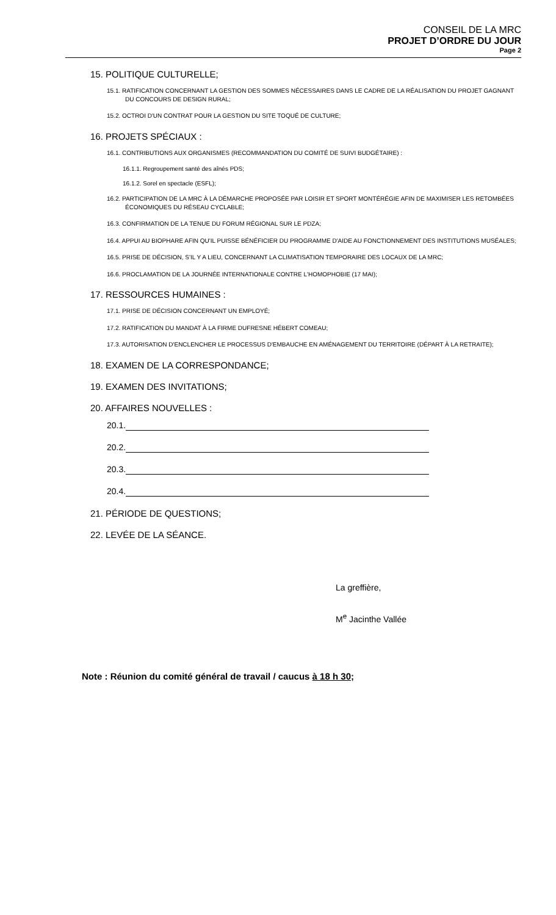CONSEIL DE LA MRC
PROJET D’ORDRE DU JOUR
Page 2
15. POLITIQUE CULTURELLE;
15.1. RATIFICATION CONCERNANT LA GESTION DES SOMMES NÉCESSAIRES DANS LE CADRE DE LA RÉALISATION DU PROJET GAGNANT DU CONCOURS DE DESIGN RURAL;
15.2. OCTROI D'UN CONTRAT POUR LA GESTION DU SITE TOQUÉ DE CULTURE;
16. PROJETS SPÉCIAUX :
16.1. CONTRIBUTIONS AUX ORGANISMES (RECOMMANDATION DU COMITÉ DE SUIVI BUDGÉTAIRE) :
16.1.1. Regroupement santé des aînés PDS;
16.1.2. Sorel en spectacle (ESFL);
16.2. PARTICIPATION DE LA MRC À LA DÉMARCHE PROPOSÉE PAR LOISIR ET SPORT MONTÉRÉGIE AFIN DE MAXIMISER LES RETOMBÉES ÉCONOMIQUES DU RÉSEAU CYCLABLE;
16.3. CONFIRMATION DE LA TENUE DU FORUM RÉGIONAL SUR LE PDZA;
16.4. APPUI AU BIOPHARE AFIN QU'IL PUISSE BÉNÉFICIER DU PROGRAMME D'AIDE AU FONCTIONNEMENT DES INSTITUTIONS MUSÉALES;
16.5. PRISE DE DÉCISION, S'IL Y A LIEU, CONCERNANT LA CLIMATISATION TEMPORAIRE DES LOCAUX DE LA MRC;
16.6. PROCLAMATION DE LA JOURNÉE INTERNATIONALE CONTRE L'HOMOPHOBIE (17 MAI);
17. RESSOURCES HUMAINES :
17.1. PRISE DE DÉCISION CONCERNANT UN EMPLOYÉ;
17.2. RATIFICATION DU MANDAT À LA FIRME DUFRESNE HÉBERT COMEAU;
17.3. AUTORISATION D'ENCLENCHER LE PROCESSUS D'EMBAUCHE EN AMÉNAGEMENT DU TERRITOIRE (DÉPART À LA RETRAITE);
18. EXAMEN DE LA CORRESPONDANCE;
19. EXAMEN DES INVITATIONS;
20. AFFAIRES NOUVELLES :
20.1.
20.2.
20.3.
20.4.
21. PÉRIODE DE QUESTIONS;
22. LEVÉE DE LA SÉANCE.
La greffière,
M<sup>e</sup> Jacinthe Vallée
Note : Réunion du comité général de travail / caucus à 18 h 30;